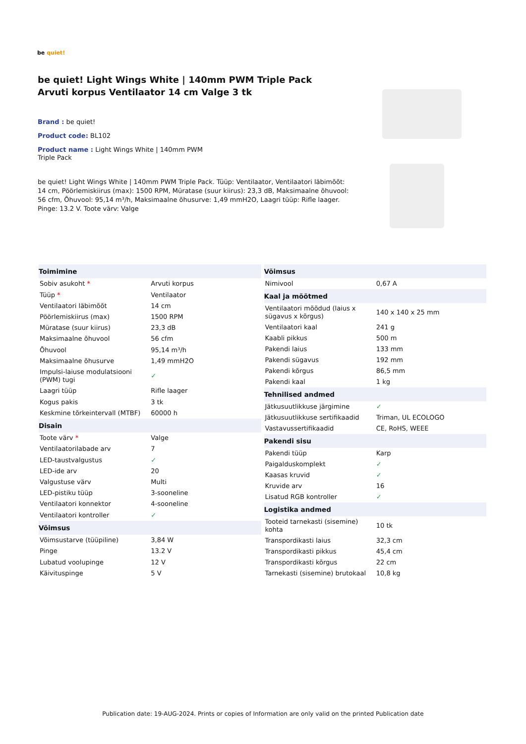be quiet!
be quiet! Light Wings White | 140mm PWM Triple Pack Arvuti korpus Ventilaator 14 cm Valge 3 tk
Brand : be quiet!
Product code: BL102
Product name : Light Wings White | 140mm PWM Triple Pack
be quiet! Light Wings White | 140mm PWM Triple Pack. Tüüp: Ventilaator, Ventilaatori läbimõõt: 14 cm, Pöörlemiskiirus (max): 1500 RPM, Müratase (suur kiirus): 23,3 dB, Maksimaalne õhuvool: 56 cfm, Õhuvool: 95,14 m³/h, Maksimaalne õhusurve: 1,49 mmH2O, Laagri tüüp: Rifle laager. Pinge: 13.2 V. Toote värv: Valge
| Toimimine | |
| --- | --- |
| Sobiv asukoht * | Arvuti korpus |
| Tüüp * | Ventilaator |
| Ventilaatori läbimõõt | 14 cm |
| Pöörlemiskiirus (max) | 1500 RPM |
| Müratase (suur kiirus) | 23,3 dB |
| Maksimaalne õhuvool | 56 cfm |
| Õhuvool | 95,14 m³/h |
| Maksimaalne õhusurve | 1,49 mmH2O |
| Impulsi-laiuse modulatsiooni (PWM) tugi | ✓ |
| Laagri tüüp | Rifle laager |
| Kogus pakis | 3 tk |
| Keskmine tõrkeintervall (MTBF) | 60000 h |
| Disain | |
| Toote värv * | Valge |
| Ventilaatorilabade arv | 7 |
| LED-taustvalgustus | ✓ |
| LED-ide arv | 20 |
| Valgustuse värv | Multi |
| LED-pistiku tüüp | 3-sooneline |
| Ventilaatori konnektor | 4-sooneline |
| Ventilaatori kontroller | ✓ |
| Võimsus | |
| Võimsustarve (tüüpiline) | 3,84 W |
| Pinge | 13.2 V |
| Lubatud voolupinge | 12 V |
| Käivituspinge | 5 V |
| Võimsus | |
| --- | --- |
| Nimivool | 0,67 A |
| Kaal ja mõõtmed | |
| Ventilaatori mõõdud (laius x sügavus x kõrgus) | 140 x 140 x 25 mm |
| Ventilaatori kaal | 241 g |
| Kaabli pikkus | 500 m |
| Pakendi laius | 133 mm |
| Pakendi sügavus | 192 mm |
| Pakendi kõrgus | 86,5 mm |
| Pakendi kaal | 1 kg |
| Tehnilised andmed | |
| Jätkusuutlikkuse järgimine | ✓ |
| Jätkusuutlikkuse sertifikaadid | Triman, UL ECOLOGO |
| Vastavussertifikaadid | CE, RoHS, WEEE |
| Pakendi sisu | |
| Pakendi tüüp | Karp |
| Paigalduskomplekt | ✓ |
| Kaasas kruvid | ✓ |
| Kruvide arv | 16 |
| Lisatud RGB kontroller | ✓ |
| Logistika andmed | |
| Tooteid tarnekasti (sisemine) kohta | 10 tk |
| Transpordikasti laius | 32,3 cm |
| Transpordikasti pikkus | 45,4 cm |
| Transpordikasti kõrgus | 22 cm |
| Tarnekasti (sisemine) brutokaal | 10,8 kg |
Publication date: 19-AUG-2024. Prints or copies of Information are only valid on the printed Publication date